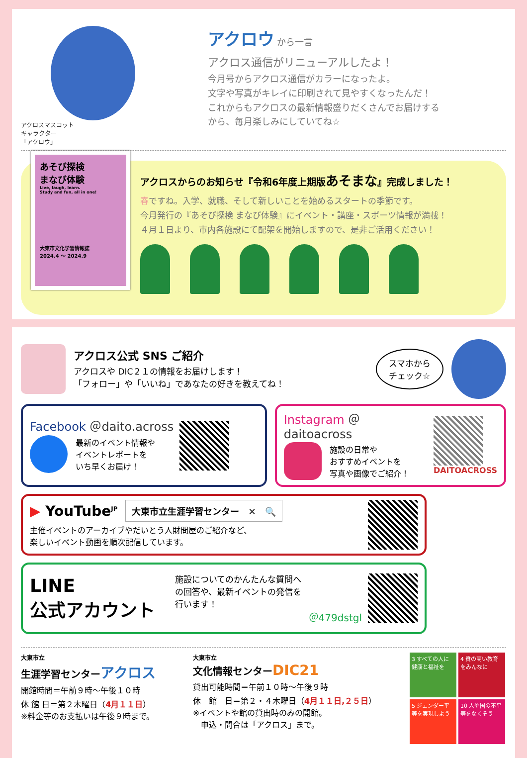アクロスマスコット
キャラクター
「アクロウ」
アクロウ から一言
アクロス通信がリニューアルしたよ！
今月号からアクロス通信がカラーになったよ。
文字や写真がキレイに印刷されて見やすくなったんだ！
これからもアクロスの最新情報盛りだくさんでお届けする
から、毎月楽しみにしていてね☆
あそび探検
まなび体験
Live, laugh, learn.
Study and fun, all in one!
大東市文化学習情報誌
2024.4 ～ 2024.9
アクロスからのお知らせ『令和6年度上期版あそまな』完成しました！
春ですね。入学、就職、そして新しいことを始めるスタートの季節です。
今月発行の『あそび探検 まなび体験』にイベント・講座・スポーツ情報が満載！
４月１日より、市内各施設にて配架を開始しますので、是非ご活用ください！
アクロス公式 SNS ご紹介
アクロスや DIC２１の情報をお届けします！
「フォロー」や「いいね」であなたの好きを教えてね！
スマホから
チェック☆
Facebook ＠daito.across
最新のイベント情報や
イベントレポートを
いち早くお届け！
Instagram ＠daitoacross
施設の日常や
おすすめイベントを
写真や画像でご紹介！
DAITOACROSS
▶ YouTube<sup>JP</sup> 大東市立生涯学習センター　✕　🔍
主催イベントのアーカイブやだいとう人財問屋のご紹介など、
楽しいイベント動画を順次配信しています。
LINE
公式アカウント
施設についてのかんたんな質問へ
の回答や、最新イベントの発信を
行います！
＠479dstgl
大東市立
生涯学習センターアクロス
開館時間＝午前９時～午後１０時
休 館 日＝第２木曜日（4月１１日）
※料金等のお支払いは午後９時まで。
大東市立
文化情報センターDIC21
貸出可能時間＝午前１０時～午後９時
休　館　日＝第２・４木曜日（4月１１日,２５日）
※イベントや館の貸出時のみの開館。
　申込・問合は「アクロス」まで。
3 すべての人に健康と福祉を
4 質の高い教育をみんなに
5 ジェンダー平等を実現しよう
10 人や国の不平等をなくそう